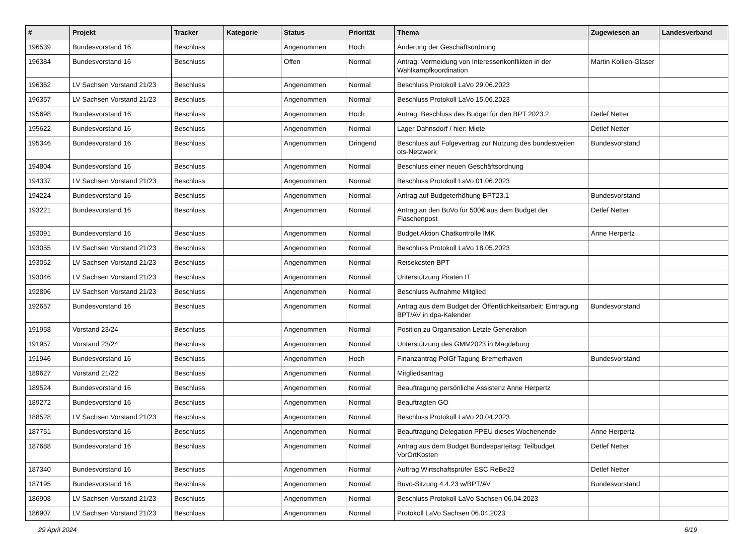| # | Projekt | Tracker | Kategorie | Status | Priorität | Thema | Zugewiesen an | Landesverband |
| --- | --- | --- | --- | --- | --- | --- | --- | --- |
| 196539 | Bundesvorstand 16 | Beschluss | | Angenommen | Hoch | Änderung der Geschäftsordnung | | |
| 196384 | Bundesvorstand 16 | Beschluss | | Offen | Normal | Antrag: Vermeidung von Interessenkonflikten in der Wahlkampfkoordination | Martin Kollien-Glaser | |
| 196362 | LV Sachsen Vorstand 21/23 | Beschluss | | Angenommen | Normal | Beschluss Protokoll LaVo 29.06.2023 | | |
| 196357 | LV Sachsen Vorstand 21/23 | Beschluss | | Angenommen | Normal | Beschluss Protokoll LaVo 15.06.2023 | | |
| 195698 | Bundesvorstand 16 | Beschluss | | Angenommen | Hoch | Antrag: Beschluss des Budget für den BPT 2023.2 | Detlef Netter | |
| 195622 | Bundesvorstand 16 | Beschluss | | Angenommen | Normal | Lager Dahnsdorf / hier: Miete | Detlef Netter | |
| 195346 | Bundesvorstand 16 | Beschluss | | Angenommen | Dringend | Beschluss auf Folgevertrag zur Nutzung des bundesweiten ots-Netzwerk | Bundesvorstand | |
| 194804 | Bundesvorstand 16 | Beschluss | | Angenommen | Normal | Beschluss einer neuen Geschäftsordnung | | |
| 194337 | LV Sachsen Vorstand 21/23 | Beschluss | | Angenommen | Normal | Beschluss Protokoll LaVo 01.06.2023 | | |
| 194224 | Bundesvorstand 16 | Beschluss | | Angenommen | Normal | Antrag auf Budgeterhöhung BPT23.1 | Bundesvorstand | |
| 193221 | Bundesvorstand 16 | Beschluss | | Angenommen | Normal | Antrag an den BuVo für 500€ aus dem Budget der Flaschenpost | Detlef Netter | |
| 193091 | Bundesvorstand 16 | Beschluss | | Angenommen | Normal | Budget Aktion Chatkontrolle IMK | Anne Herpertz | |
| 193055 | LV Sachsen Vorstand 21/23 | Beschluss | | Angenommen | Normal | Beschluss Protokoll LaVo 18.05.2023 | | |
| 193052 | LV Sachsen Vorstand 21/23 | Beschluss | | Angenommen | Normal | Reisekosten BPT | | |
| 193046 | LV Sachsen Vorstand 21/23 | Beschluss | | Angenommen | Normal | Unterstützung Piraten IT | | |
| 192896 | LV Sachsen Vorstand 21/23 | Beschluss | | Angenommen | Normal | Beschluss Aufnahme Mitglied | | |
| 192657 | Bundesvorstand 16 | Beschluss | | Angenommen | Normal | Antrag aus dem Budget der Öffentlichkeitsarbeit: Eintragung BPT/AV in dpa-Kalender | Bundesvorstand | |
| 191958 | Vorstand 23/24 | Beschluss | | Angenommen | Normal | Position zu Organisation Letzte Generation | | |
| 191957 | Vorstand 23/24 | Beschluss | | Angenommen | Normal | Unterstützung des GMM2023 in Magdeburg | | |
| 191946 | Bundesvorstand 16 | Beschluss | | Angenommen | Hoch | Finanzantrag PolGf Tagung Bremerhaven | Bundesvorstand | |
| 189627 | Vorstand 21/22 | Beschluss | | Angenommen | Normal | Mitgliedsantrag | | |
| 189524 | Bundesvorstand 16 | Beschluss | | Angenommen | Normal | Beauftragung persönliche Assistenz Anne Herpertz | | |
| 189272 | Bundesvorstand 16 | Beschluss | | Angenommen | Normal | Beauftragten GO | | |
| 188528 | LV Sachsen Vorstand 21/23 | Beschluss | | Angenommen | Normal | Beschluss Protokoll LaVo 20.04.2023 | | |
| 187751 | Bundesvorstand 16 | Beschluss | | Angenommen | Normal | Beauftragung Delegation PPEU dieses Wochenende | Anne Herpertz | |
| 187688 | Bundesvorstand 16 | Beschluss | | Angenommen | Normal | Antrag aus dem Budget Bundesparteitag: Teilbudget VorOrtKosten | Detlef Netter | |
| 187340 | Bundesvorstand 16 | Beschluss | | Angenommen | Normal | Auftrag Wirtschaftsprüfer ESC ReBe22 | Detlef Netter | |
| 187195 | Bundesvorstand 16 | Beschluss | | Angenommen | Normal | Buvo-Sitzung 4.4.23 w/BPT/AV | Bundesvorstand | |
| 186908 | LV Sachsen Vorstand 21/23 | Beschluss | | Angenommen | Normal | Beschluss Protokoll LaVo Sachsen 06.04.2023 | | |
| 186907 | LV Sachsen Vorstand 21/23 | Beschluss | | Angenommen | Normal | Protokoll LaVo Sachsen 06.04.2023 | | |
29 April 2024 6/19